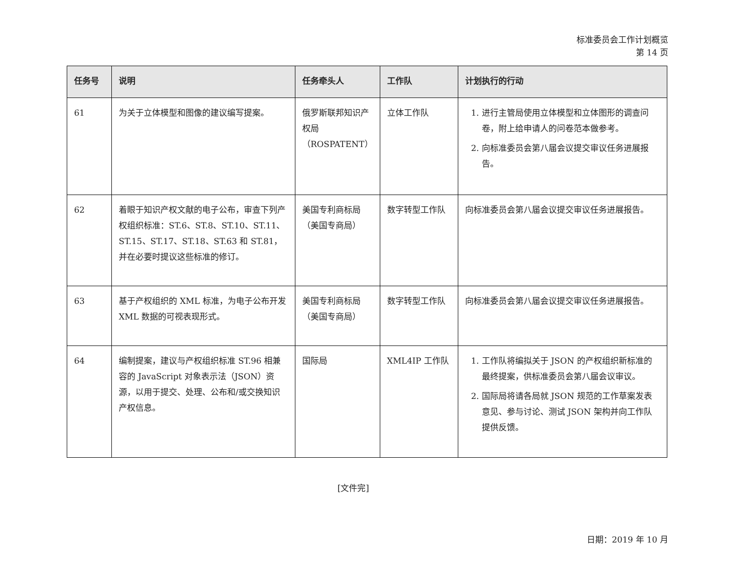标准委员会工作计划概览
第 14 页
| 任务号 | 说明 | 任务牵头人 | 工作队 | 计划执行的行动 |
| --- | --- | --- | --- | --- |
| 61 | 为关于立体模型和图像的建议编写提案。 | 俄罗斯联邦知识产权局（ROSPATENT） | 立体工作队 | 1. 进行主管局使用立体模型和立体图形的调查问卷，附上给申请人的问卷范本做参考。 2. 向标准委员会第八届会议提交审议任务进展报告。 |
| 62 | 着眼于知识产权文献的电子公布，审查下列产权组织标准：ST.6、ST.8、ST.10、ST.11、ST.15、ST.17、ST.18、ST.63 和 ST.81，并在必要时提议这些标准的修订。 | 美国专利商标局（美国专商局） | 数字转型工作队 | 向标准委员会第八届会议提交审议任务进展报告。 |
| 63 | 基于产权组织的 XML 标准，为电子公布开发 XML 数据的可视表现形式。 | 美国专利商标局（美国专商局） | 数字转型工作队 | 向标准委员会第八届会议提交审议任务进展报告。 |
| 64 | 编制提案，建议与产权组织标准 ST.96 相兼容的 JavaScript 对象表示法（JSON）资源，以用于提交、处理、公布和/或交换知识产权信息。 | 国际局 | XML4IP 工作队 | 1. 工作队将编拟关于 JSON 的产权组织新标准的最终提案，供标准委员会第八届会议审议。 2. 国际局将请各局就 JSON 规范的工作草案发表意见、参与讨论、测试 JSON 架构并向工作队提供反馈。 |
[文件完]
日期：2019 年 10 月